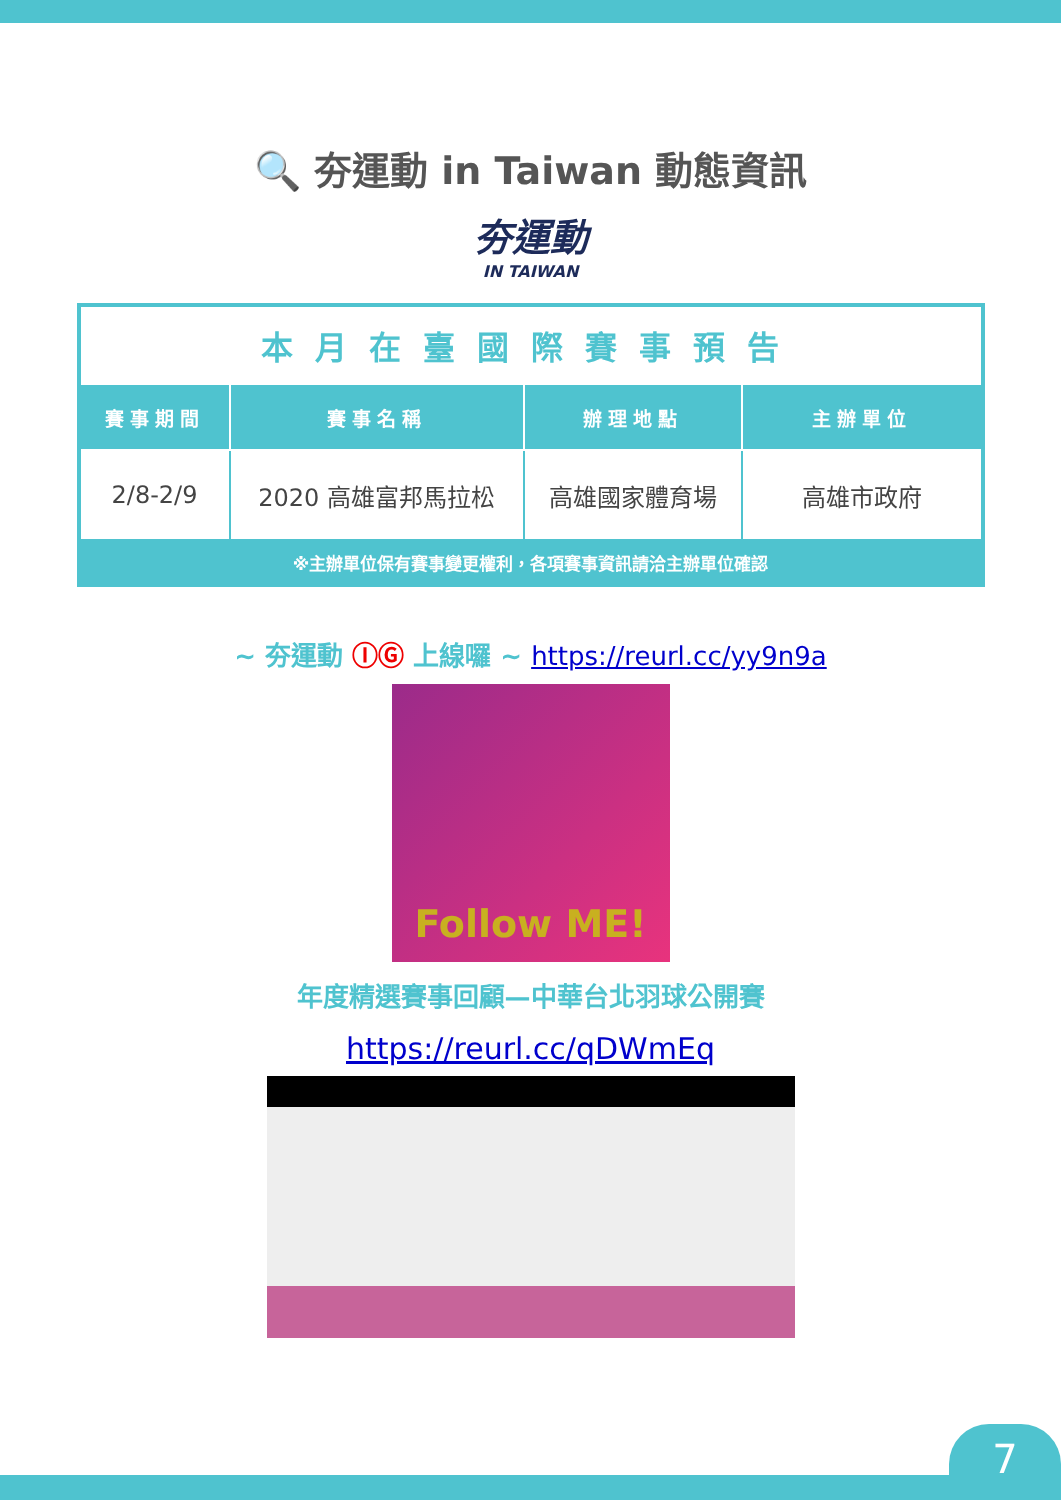🔍 夯運動 in Taiwan 動態資訊
夯運動
IN TAIWAN
| 本月在臺國際賽事預告 | | | |
| 賽事期間 | 賽事名稱 | 辦理地點 | 主辦單位 |
| 2/8-2/9 | 2020 高雄富邦馬拉松 | 高雄國家體育場 | 高雄市政府 |
| ※主辦單位保有賽事變更權利，各項賽事資訊請洽主辦單位確認 | | | |
~ 夯運動 ⒾⒼ 上線囉 ~ https://reurl.cc/yy9n9a
Follow ME!
年度精選賽事回顧—中華台北羽球公開賽
https://reurl.cc/qDWmEq
7